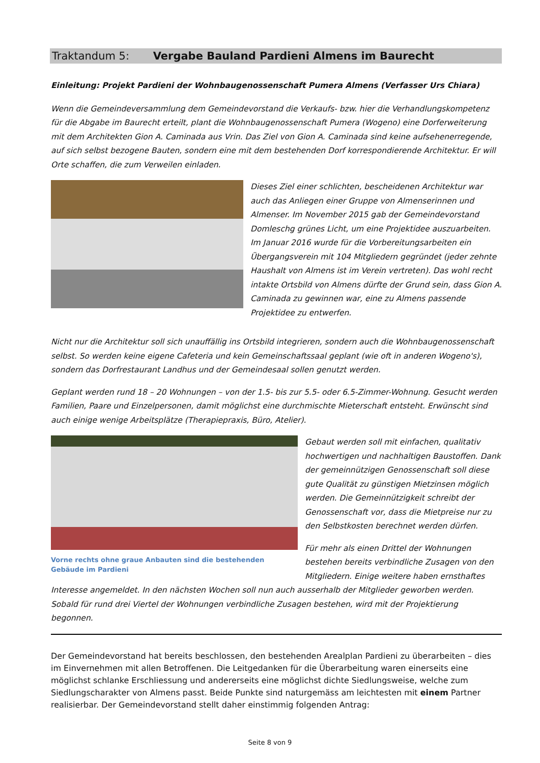Traktandum 5: Vergabe Bauland Pardieni Almens im Baurecht
Einleitung: Projekt Pardieni der Wohnbaugenossenschaft Pumera Almens (Verfasser Urs Chiara)
Wenn die Gemeindeversammlung dem Gemeindevorstand die Verkaufs- bzw. hier die Verhandlungskompetenz für die Abgabe im Baurecht erteilt, plant die Wohnbaugenossenschaft Pumera (Wogeno) eine Dorferweiterung mit dem Architekten Gion A. Caminada aus Vrin. Das Ziel von Gion A. Caminada sind keine aufsehenerregende, auf sich selbst bezogene Bauten, sondern eine mit dem bestehenden Dorf korrespondierende Architektur. Er will Orte schaffen, die zum Verweilen einladen.
Dieses Ziel einer schlichten, bescheidenen Architektur war auch das Anliegen einer Gruppe von Almenserinnen und Almenser. Im November 2015 gab der Gemeindevorstand Domleschg grünes Licht, um eine Projektidee auszuarbeiten. Im Januar 2016 wurde für die Vorbereitungsarbeiten ein Übergangsverein mit 104 Mitgliedern gegründet (jeder zehnte Haushalt von Almens ist im Verein vertreten). Das wohl recht intakte Ortsbild von Almens dürfte der Grund sein, dass Gion A. Caminada zu gewinnen war, eine zu Almens passende Projektidee zu entwerfen.
Nicht nur die Architektur soll sich unauffällig ins Ortsbild integrieren, sondern auch die Wohnbaugenossenschaft selbst. So werden keine eigene Cafeteria und kein Gemeinschaftssaal geplant (wie oft in anderen Wogeno's), sondern das Dorfrestaurant Landhus und der Gemeindesaal sollen genutzt werden.
Geplant werden rund 18 – 20 Wohnungen – von der 1.5- bis zur 5.5- oder 6.5-Zimmer-Wohnung. Gesucht werden Familien, Paare und Einzelpersonen, damit möglichst eine durchmischte Mieterschaft entsteht. Erwünscht sind auch einige wenige Arbeitsplätze (Therapiepraxis, Büro, Atelier).
Vorne rechts ohne graue Anbauten sind die bestehenden Gebäude im Pardieni
Gebaut werden soll mit einfachen, qualitativ hochwertigen und nachhaltigen Baustoffen. Dank der gemeinnützigen Genossenschaft soll diese gute Qualität zu günstigen Mietzinsen möglich werden. Die Gemeinnützigkeit schreibt der Genossenschaft vor, dass die Mietpreise nur zu den Selbstkosten berechnet werden dürfen.
Für mehr als einen Drittel der Wohnungen bestehen bereits verbindliche Zusagen von den Mitgliedern. Einige weitere haben ernsthaftes
Interesse angemeldet. In den nächsten Wochen soll nun auch ausserhalb der Mitglieder geworben werden. Sobald für rund drei Viertel der Wohnungen verbindliche Zusagen bestehen, wird mit der Projektierung begonnen.
Der Gemeindevorstand hat bereits beschlossen, den bestehenden Arealplan Pardieni zu überarbeiten – dies im Einvernehmen mit allen Betroffenen. Die Leitgedanken für die Überarbeitung waren einerseits eine möglichst schlanke Erschliessung und andererseits eine möglichst dichte Siedlungsweise, welche zum Siedlungscharakter von Almens passt. Beide Punkte sind naturgemäss am leichtesten mit einem Partner realisierbar. Der Gemeindevorstand stellt daher einstimmig folgenden Antrag:
Seite 8 von 9